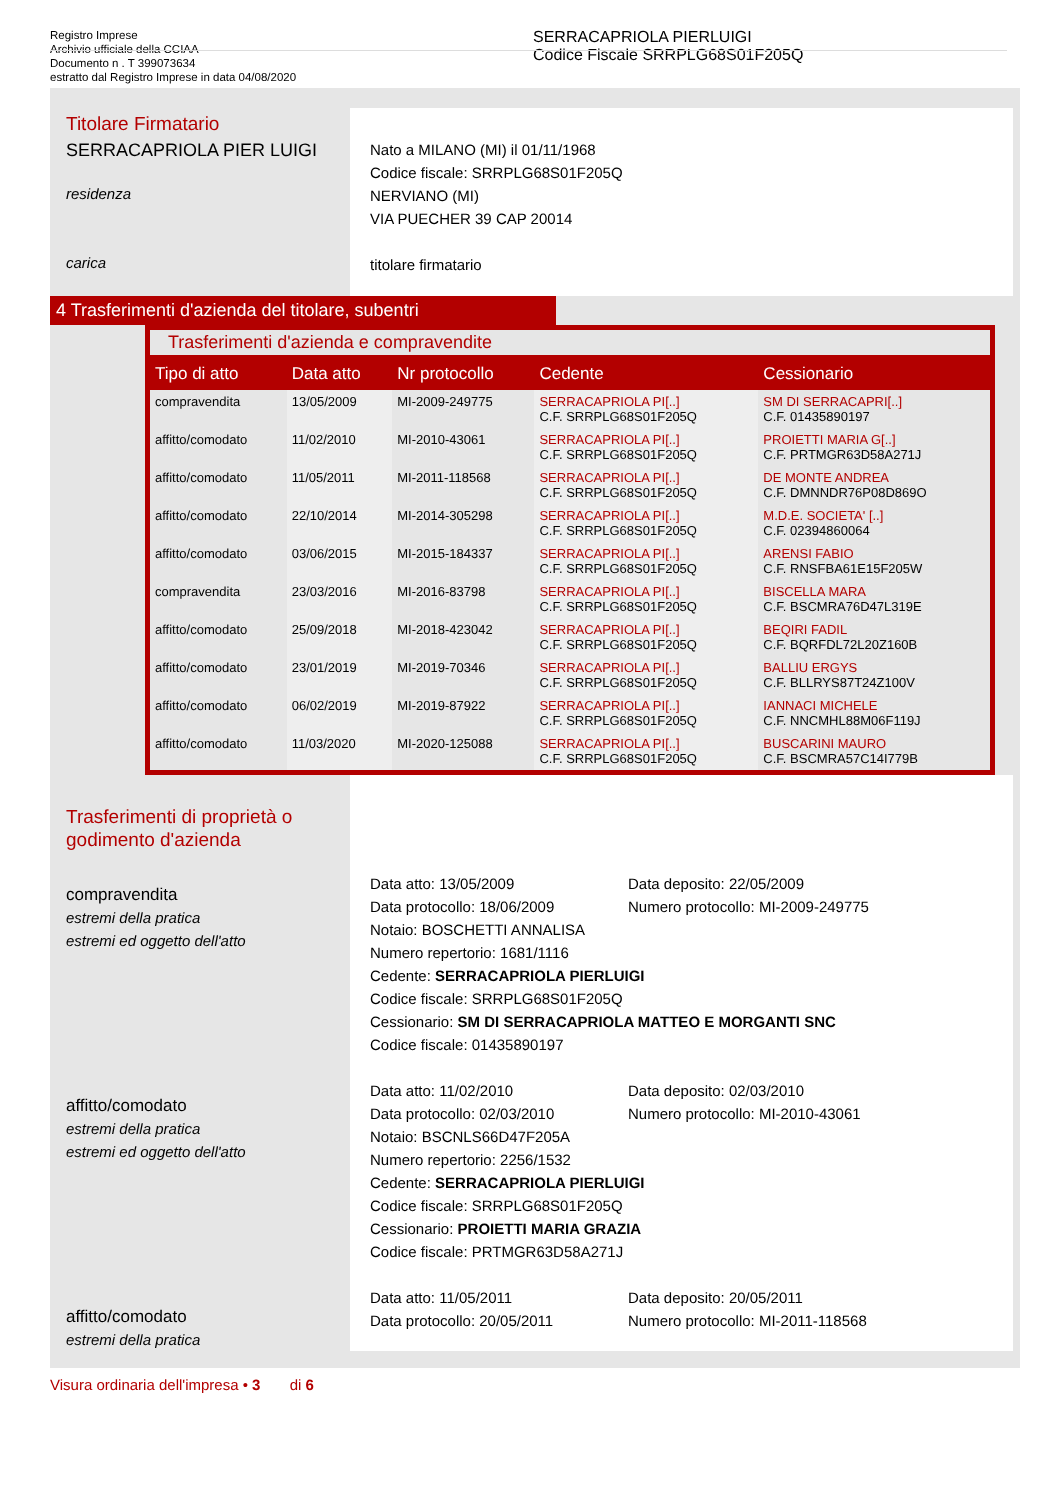Registro Imprese
Archivio ufficiale della CCIAA
Documento n . T 399073634
estratto dal Registro Imprese in data 04/08/2020
SERRACAPRIOLA PIERLUIGI
Codice Fiscale SRRPLG68S01F205Q
Titolare Firmatario
SERRACAPRIOLA PIER LUIGI
residenza
carica
Nato a MILANO (MI) il 01/11/1968
Codice fiscale: SRRPLG68S01F205Q
NERVIANO (MI)
VIA PUECHER 39 CAP 20014
titolare firmatario
4 Trasferimenti d'azienda del titolare, subentri
Trasferimenti d'azienda e compravendite
| Tipo di atto | Data atto | Nr protocollo | Cedente | Cessionario |
| --- | --- | --- | --- | --- |
| compravendita | 13/05/2009 | MI-2009-249775 | SERRACAPRIOLA PI[..] C.F. SRRPLG68S01F205Q | SM DI SERRACAPRI[..] C.F. 01435890197 |
| affitto/comodato | 11/02/2010 | MI-2010-43061 | SERRACAPRIOLA PI[..] C.F. SRRPLG68S01F205Q | PROIETTI MARIA G[..] C.F. PRTMGR63D58A271J |
| affitto/comodato | 11/05/2011 | MI-2011-118568 | SERRACAPRIOLA PI[..] C.F. SRRPLG68S01F205Q | DE MONTE ANDREA C.F. DMNNDR76P08D869O |
| affitto/comodato | 22/10/2014 | MI-2014-305298 | SERRACAPRIOLA PI[..] C.F. SRRPLG68S01F205Q | M.D.E. SOCIETA' [..] C.F. 02394860064 |
| affitto/comodato | 03/06/2015 | MI-2015-184337 | SERRACAPRIOLA PI[..] C.F. SRRPLG68S01F205Q | ARENSI FABIO C.F. RNSFBA61E15F205W |
| compravendita | 23/03/2016 | MI-2016-83798 | SERRACAPRIOLA PI[..] C.F. SRRPLG68S01F205Q | BISCELLA MARA C.F. BSCMRA76D47L319E |
| affitto/comodato | 25/09/2018 | MI-2018-423042 | SERRACAPRIOLA PI[..] C.F. SRRPLG68S01F205Q | BEQIRI FADIL C.F. BQRFDL72L20Z160B |
| affitto/comodato | 23/01/2019 | MI-2019-70346 | SERRACAPRIOLA PI[..] C.F. SRRPLG68S01F205Q | BALLIU ERGYS C.F. BLLRYS87T24Z100V |
| affitto/comodato | 06/02/2019 | MI-2019-87922 | SERRACAPRIOLA PI[..] C.F. SRRPLG68S01F205Q | IANNACI MICHELE C.F. NNCMHL88M06F119J |
| affitto/comodato | 11/03/2020 | MI-2020-125088 | SERRACAPRIOLA PI[..] C.F. SRRPLG68S01F205Q | BUSCARINI MAURO C.F. BSCMRA57C14I779B |
Trasferimenti di proprietà o godimento d'azienda
compravendita
estremi della pratica
estremi ed oggetto dell'atto
affitto/comodato
estremi della pratica
estremi ed oggetto dell'atto
affitto/comodato
estremi della pratica
Data atto: 13/05/2009
Data protocollo: 18/06/2009 Data deposito: 22/05/2009
Numero protocollo: MI-2009-249775
Notaio: BOSCHETTI ANNALISA
Numero repertorio: 1681/1116
Cedente: SERRACAPRIOLA PIERLUIGI
Codice fiscale: SRRPLG68S01F205Q
Cessionario: SM DI SERRACAPRIOLA MATTEO E MORGANTI SNC
Codice fiscale: 01435890197
Data atto: 11/02/2010
Data protocollo: 02/03/2010 Data deposito: 02/03/2010
Numero protocollo: MI-2010-43061
Notaio: BSCNLS66D47F205A
Numero repertorio: 2256/1532
Cedente: SERRACAPRIOLA PIERLUIGI
Codice fiscale: SRRPLG68S01F205Q
Cessionario: PROIETTI MARIA GRAZIA
Codice fiscale: PRTMGR63D58A271J
Data atto: 11/05/2011
Data protocollo: 20/05/2011 Data deposito: 20/05/2011
Numero protocollo: MI-2011-118568
Visura ordinaria dell'impresa • 3 di 6